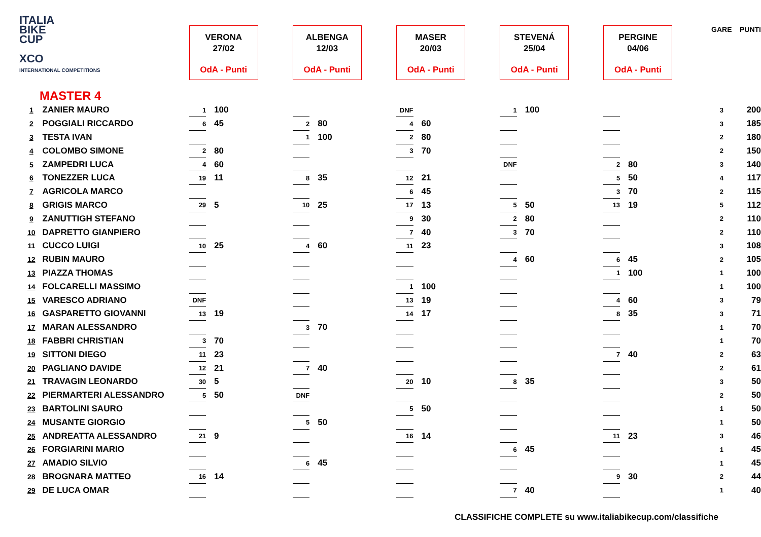ITALIA
BIKE
CUP
XCO
INTERNATIONAL COMPETITIONS
MASTER 4
| | | VERONA 27/02 OdA - Punti | | ALBENGA 12/03 OdA - Punti | | MASER 20/03 OdA - Punti | | STEVENÁ 25/04 OdA - Punti | | PERGINE 04/06 OdA - Punti | | GARE | PUNTI |
| 1 | ZANIER MAURO | 1 | 100 | | | DNF | | 1 | 100 | | | 3 | 200 |
| 2 | POGGIALI RICCARDO | 6 | 45 | 2 | 80 | 4 | 60 | | | | | 3 | 185 |
| 3 | TESTA IVAN | | | 1 | 100 | 2 | 80 | | | | | 2 | 180 |
| 4 | COLOMBO SIMONE | 2 | 80 | | | 3 | 70 | | | | | 2 | 150 |
| 5 | ZAMPEDRI LUCA | 4 | 60 | | | | | DNF | | 2 | 80 | 3 | 140 |
| 6 | TONEZZER LUCA | 19 | 11 | 8 | 35 | 12 | 21 | | | 5 | 50 | 4 | 117 |
| 7 | AGRICOLA MARCO | | | | | 6 | 45 | | | 3 | 70 | 2 | 115 |
| 8 | GRIGIS MARCO | 29 | 5 | 10 | 25 | 17 | 13 | 5 | 50 | 13 | 19 | 5 | 112 |
| 9 | ZANUTTIGH STEFANO | | | | | 9 | 30 | 2 | 80 | | | 2 | 110 |
| 10 | DAPRETTO GIANPIERO | | | | | 7 | 40 | 3 | 70 | | | 2 | 110 |
| 11 | CUCCO LUIGI | 10 | 25 | 4 | 60 | 11 | 23 | | | | | 3 | 108 |
| 12 | RUBIN MAURO | | | | | | | 4 | 60 | 6 | 45 | 2 | 105 |
| 13 | PIAZZA THOMAS | | | | | | | | | 1 | 100 | 1 | 100 |
| 14 | FOLCARELLI MASSIMO | | | | | 1 | 100 | | | | | 1 | 100 |
| 15 | VARESCO ADRIANO | DNF | | | | 13 | 19 | | | 4 | 60 | 3 | 79 |
| 16 | GASPARETTO GIOVANNI | 13 | 19 | | | 14 | 17 | | | 8 | 35 | 3 | 71 |
| 17 | MARAN ALESSANDRO | | | 3 | 70 | | | | | | | 1 | 70 |
| 18 | FABBRI CHRISTIAN | 3 | 70 | | | | | | | | | 1 | 70 |
| 19 | SITTONI DIEGO | 11 | 23 | | | | | | | 7 | 40 | 2 | 63 |
| 20 | PAGLIANO DAVIDE | 12 | 21 | 7 | 40 | | | | | | | 2 | 61 |
| 21 | TRAVAGIN LEONARDO | 30 | 5 | | | 20 | 10 | 8 | 35 | | | 3 | 50 |
| 22 | PIERMARTERI ALESSANDRO | 5 | 50 | DNF | | | | | | | | 2 | 50 |
| 23 | BARTOLINI SAURO | | | | | 5 | 50 | | | | | 1 | 50 |
| 24 | MUSANTE GIORGIO | | | 5 | 50 | | | | | | | 1 | 50 |
| 25 | ANDREATTA ALESSANDRO | 21 | 9 | | | 16 | 14 | | | 11 | 23 | 3 | 46 |
| 26 | FORGIARINI MARIO | | | | | | | 6 | 45 | | | 1 | 45 |
| 27 | AMADIO SILVIO | | | 6 | 45 | | | | | | | 1 | 45 |
| 28 | BROGNARA MATTEO | 16 | 14 | | | | | | | 9 | 30 | 2 | 44 |
| 29 | DE LUCA OMAR | | | | | | | 7 | 40 | | | 1 | 40 |
CLASSIFICHE COMPLETE su www.italiabikecup.com/classifiche